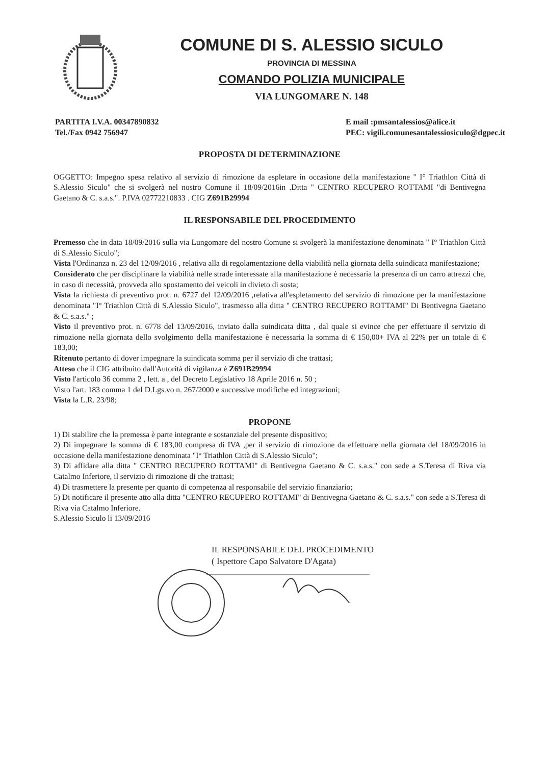COMUNE DI S. ALESSIO SICULO
PROVINCIA DI MESSINA
COMANDO POLIZIA MUNICIPALE
VIA LUNGOMARE N. 148
PARTITA I.V.A. 00347890832
Tel./Fax 0942 756947
E mail :pmsantalessios@alice.it
PEC: vigili.comunesantalessiosiculo@dgpec.it
PROPOSTA DI DETERMINAZIONE
OGGETTO: Impegno spesa relativo al servizio di rimozione da espletare in occasione della manifestazione " I° Triathlon Città di S.Alessio Siculo" che si svolgerà nel nostro Comune il 18/09/2016in .Ditta " CENTRO RECUPERO ROTTAMI "di Bentivegna Gaetano & C. s.a.s.". P.IVA 02772210833 . CIG Z691B29994
IL RESPONSABILE DEL PROCEDIMENTO
Premesso che in data 18/09/2016 sulla via Lungomare del nostro Comune si svolgerà la manifestazione denominata " I° Triathlon Città di S.Alessio Siculo";
Vista l'Ordinanza n. 23 del 12/09/2016 , relativa alla di regolamentazione della viabilità nella giornata della suindicata manifestazione;
Considerato che per disciplinare la viabilità nelle strade interessate alla manifestazione è necessaria la presenza di un carro attrezzi che, in caso di necessità, provveda allo spostamento dei veicoli in divieto di sosta;
Vista la richiesta di preventivo prot. n. 6727 del 12/09/2016 ,relativa all'espletamento del servizio di rimozione per la manifestazione denominata "I° Triathlon Città di S.Alessio Siculo", trasmesso alla ditta " CENTRO RECUPERO ROTTAMI" Di Bentivegna Gaetano & C. s.a.s." ;
Visto il preventivo prot. n. 6778 del 13/09/2016, inviato dalla suindicata ditta , dal quale si evince che per effettuare il servizio di rimozione nella giornata dello svolgimento della manifestazione è necessaria la somma di € 150,00+ IVA al 22% per un totale di € 183,00;
Ritenuto pertanto di dover impegnare la suindicata somma per il servizio di che trattasi;
Atteso che il CIG attribuito dall'Autorità di vigilanza è Z691B29994
Visto l'articolo 36 comma 2 , lett. a , del Decreto Legislativo 18 Aprile 2016 n. 50 ;
Visto l'art. 183 comma 1 del D.Lgs.vo n. 267/2000 e successive modifiche ed integrazioni;
Vista la L.R. 23/98;
PROPONE
1) Di stabilire che la premessa è parte integrante e sostanziale del presente dispositivo;
2) Di impegnare la somma di € 183,00 compresa di IVA ,per il servizio di rimozione da effettuare nella giornata del 18/09/2016 in occasione della manifestazione denominata "I° Triathlon Città di S.Alessio Siculo";
3) Di affidare alla ditta " CENTRO RECUPERO ROTTAMI" di Bentivegna Gaetano & C. s.a.s." con sede a S.Teresa di Riva via Catalmo Inferiore, il servizio di rimozione di che trattasi;
4) Di trasmettere la presente per quanto di competenza al responsabile del servizio finanziario;
5) Di notificare il presente atto alla ditta "CENTRO RECUPERO ROTTAMI" di Bentivegna Gaetano & C. s.a.s." con sede a S.Teresa di Riva via Catalmo Inferiore.
S.Alessio Siculo li 13/09/2016
IL RESPONSABILE DEL PROCEDIMENTO
( Ispettore Capo Salvatore D'Agata)